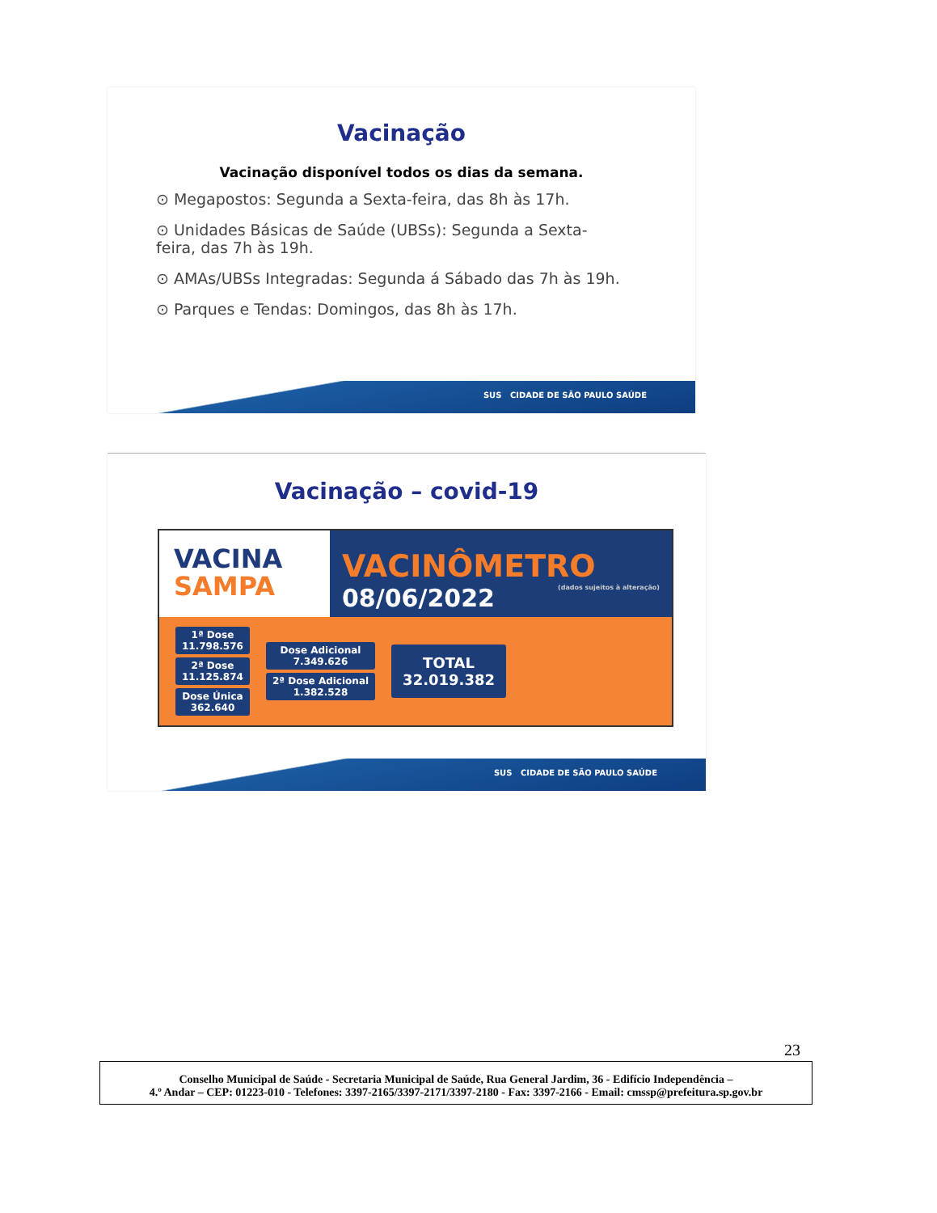Vacinação
Vacinação disponível todos os dias da semana.
⊙ Megapostos: Segunda a Sexta-feira, das 8h às 17h.
⊙ Unidades Básicas de Saúde (UBSs): Segunda a Sexta-feira, das 7h às 19h.
⊙ AMAs/UBSs Integradas: Segunda á Sábado das 7h às 19h.
⊙ Parques e Tendas: Domingos, das 8h às 17h.
SUS CIDADE DE SÃO PAULO SAÚDE
Vacinação – covid-19
VACINA
SAMPA
VACINÔMETRO
08/06/2022 (dados sujeitos à alteração)
1ª Dose
11.798.576
2ª Dose
11.125.874
Dose Única
362.640
Dose Adicional
7.349.626
2ª Dose Adicional
1.382.528
TOTAL
32.019.382
SUS CIDADE DE SÃO PAULO SAÚDE
23
Conselho Municipal de Saúde - Secretaria Municipal de Saúde, Rua General Jardim, 36 - Edifício Independência –
4.º Andar – CEP: 01223-010 - Telefones: 3397-2165/3397-2171/3397-2180 - Fax: 3397-2166 - Email: cmssp@prefeitura.sp.gov.br